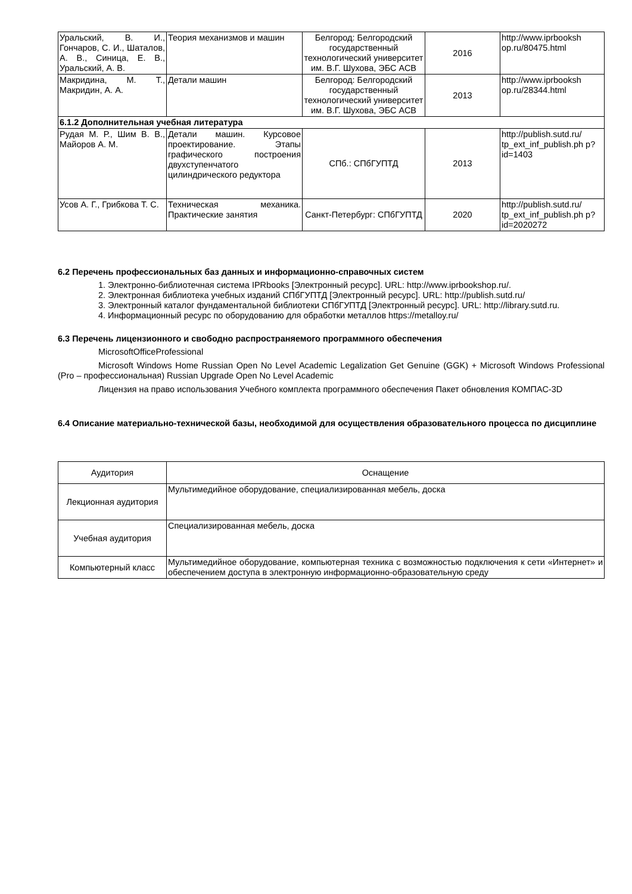| Уральский, В. И., Гончаров, С. И., Шаталов, А. В., Синица, Е. В., Уральский, А. В. | Теория механизмов и машин | Белгород: Белгородский государственный технологический университет им. В.Г. Шухова, ЭБС АСВ | 2016 | http://www.iprbooksh op.ru/80475.html |
| Макридина, М. Т., Макридин, А. А. | Детали машин | Белгород: Белгородский государственный технологический университет им. В.Г. Шухова, ЭБС АСВ | 2013 | http://www.iprbooksh op.ru/28344.html |
| 6.1.2 Дополнительная учебная литература | | | | |
| Рудая М. Р., Шим В. В., Майоров А. М. | Детали машин. Курсовое проектирование. Этапы графического построения двухступенчатого цилиндрического редуктора | СПб.: СПбГУПТД | 2013 | http://publish.sutd.ru/ tp_ext_inf_publish.ph p?id=1403 |
| Усов А. Г., Грибкова Т. С. | Техническая механика. Практические занятия | Санкт-Петербург: СПбГУПТД | 2020 | http://publish.sutd.ru/ tp_ext_inf_publish.ph p?id=2020272 |
6.2 Перечень профессиональных баз данных и информационно-справочных систем
1. Электронно-библиотечная система IPRbooks [Электронный ресурс]. URL: http://www.iprbookshop.ru/.
2. Электронная библиотека учебных изданий СПбГУПТД [Электронный ресурс]. URL: http://publish.sutd.ru/
3. Электронный каталог фундаментальной библиотеки СПбГУПТД [Электронный ресурс]. URL: http://library.sutd.ru.
4. Информационный ресурс по оборудованию для обработки металлов https://metalloy.ru/
6.3 Перечень лицензионного и свободно распространяемого программного обеспечения
MicrosoftOfficeProfessional
Microsoft Windows Home Russian Open No Level Academic Legalization Get Genuine (GGK) + Microsoft Windows Professional (Pro – профессиональная) Russian Upgrade Open No Level Academic
Лицензия на право использования Учебного комплекта программного обеспечения Пакет обновления КОМПАС-3D
6.4 Описание материально-технической базы, необходимой для осуществления образовательного процесса по дисциплине
| Аудитория | Оснащение |
| Лекционная аудитория | Мультимедийное оборудование, специализированная мебель, доска |
| Учебная аудитория | Специализированная мебель, доска |
| Компьютерный класс | Мультимедийное оборудование, компьютерная техника с возможностью подключения к сети «Интернет» и обеспечением доступа в электронную информационно-образовательную среду |